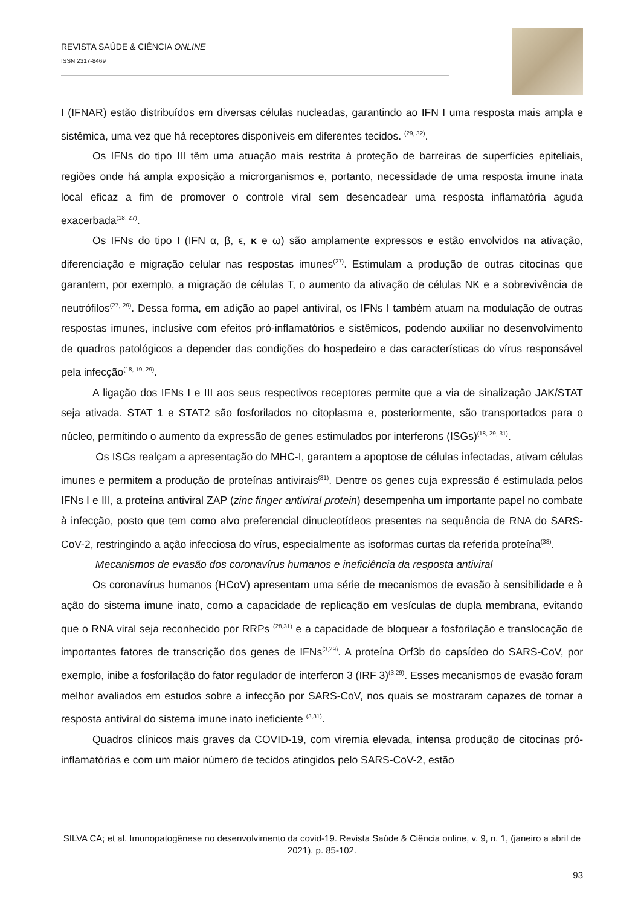REVISTA SAÚDE & CIÊNCIA ONLINE
ISSN 2317-8469
I (IFNAR) estão distribuídos em diversas células nucleadas, garantindo ao IFN I uma resposta mais ampla e sistêmica, uma vez que há receptores disponíveis em diferentes tecidos. <sup>(29, 32)</sup>.
Os IFNs do tipo III têm uma atuação mais restrita à proteção de barreiras de superfícies epiteliais, regiões onde há ampla exposição a microrganismos e, portanto, necessidade de uma resposta imune inata local eficaz a fim de promover o controle viral sem desencadear uma resposta inflamatória aguda exacerbada<sup>(18, 27)</sup>.
Os IFNs do tipo I (IFN α, β, ϵ, κ e ω) são amplamente expressos e estão envolvidos na ativação, diferenciação e migração celular nas respostas imunes<sup>(27)</sup>. Estimulam a produção de outras citocinas que garantem, por exemplo, a migração de células T, o aumento da ativação de células NK e a sobrevivência de neutrófilos<sup>(27, 29)</sup>. Dessa forma, em adição ao papel antiviral, os IFNs I também atuam na modulação de outras respostas imunes, inclusive com efeitos pró-inflamatórios e sistêmicos, podendo auxiliar no desenvolvimento de quadros patológicos a depender das condições do hospedeiro e das características do vírus responsável pela infecção<sup>(18, 19, 29)</sup>.
A ligação dos IFNs I e III aos seus respectivos receptores permite que a via de sinalização JAK/STAT seja ativada. STAT 1 e STAT2 são fosforilados no citoplasma e, posteriormente, são transportados para o núcleo, permitindo o aumento da expressão de genes estimulados por interferons (ISGs)<sup>(18, 29, 31)</sup>.
Os ISGs realçam a apresentação do MHC-I, garantem a apoptose de células infectadas, ativam células imunes e permitem a produção de proteínas antivirais<sup>(31)</sup>. Dentre os genes cuja expressão é estimulada pelos IFNs I e III, a proteína antiviral ZAP (zinc finger antiviral protein) desempenha um importante papel no combate à infecção, posto que tem como alvo preferencial dinucleotídeos presentes na sequência de RNA do SARS-CoV-2, restringindo a ação infecciosa do vírus, especialmente as isoformas curtas da referida proteína<sup>(33)</sup>.
Mecanismos de evasão dos coronavírus humanos e ineficiência da resposta antiviral
Os coronavírus humanos (HCoV) apresentam uma série de mecanismos de evasão à sensibilidade e à ação do sistema imune inato, como a capacidade de replicação em vesículas de dupla membrana, evitando que o RNA viral seja reconhecido por RRPs <sup>(28,31)</sup> e a capacidade de bloquear a fosforilação e translocação de importantes fatores de transcrição dos genes de IFNs<sup>(3,29)</sup>. A proteína Orf3b do capsídeo do SARS-CoV, por exemplo, inibe a fosforilação do fator regulador de interferon 3 (IRF 3)<sup>(3,29)</sup>. Esses mecanismos de evasão foram melhor avaliados em estudos sobre a infecção por SARS-CoV, nos quais se mostraram capazes de tornar a resposta antiviral do sistema imune inato ineficiente <sup>(3,31)</sup>.
Quadros clínicos mais graves da COVID-19, com viremia elevada, intensa produção de citocinas pró-inflamatórias e com um maior número de tecidos atingidos pelo SARS-CoV-2, estão
SILVA CA; et al. Imunopatogênese no desenvolvimento da covid-19. Revista Saúde & Ciência online, v. 9, n. 1, (janeiro a abril de 2021). p. 85-102.
93